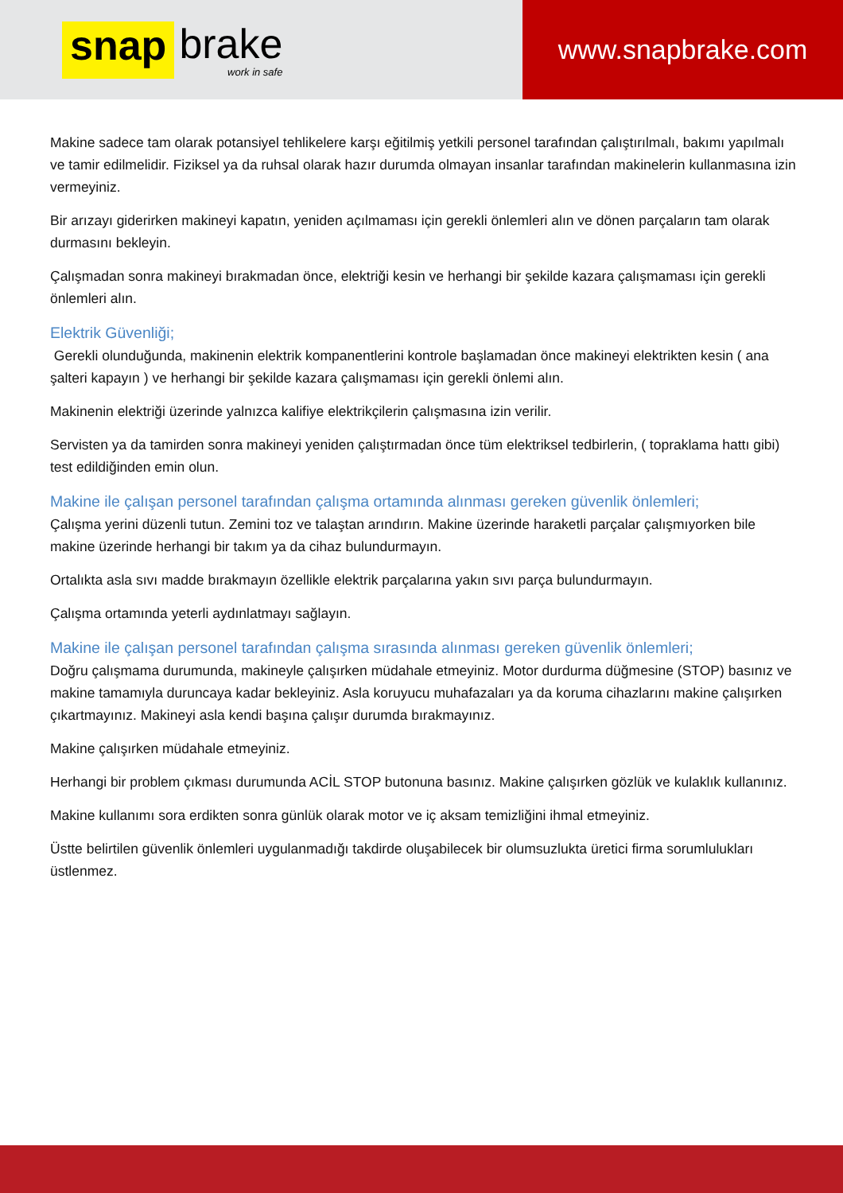snap brake
work in safe
www.snapbrake.com
Makine sadece tam olarak potansiyel tehlikelere karşı eğitilmiş yetkili personel tarafından çalıştırılmalı, bakımı yapılmalı ve tamir edilmelidir. Fiziksel ya da ruhsal olarak hazır durumda olmayan insanlar tarafından makinelerin kullanmasına izin vermeyiniz.
Bir arızayı giderirken makineyi kapatın, yeniden açılmaması için gerekli önlemleri alın ve dönen parçaların tam olarak durmasını bekleyin.
Çalışmadan sonra makineyi bırakmadan önce, elektriği kesin ve herhangi bir şekilde kazara çalışmaması için gerekli önlemleri alın.
Elektrik Güvenliği;
Gerekli olunduğunda, makinenin elektrik kompanentlerini kontrole başlamadan önce makineyi elektrikten kesin ( ana şalteri kapayın ) ve herhangi bir şekilde kazara çalışmaması için gerekli önlemi alın.
Makinenin elektriği üzerinde yalnızca kalifiye elektrikçilerin çalışmasına izin verilir.
Servisten ya da tamirden sonra makineyi yeniden çalıştırmadan önce tüm elektriksel tedbirlerin, ( topraklama hattı gibi) test edildiğinden emin olun.
Makine ile çalışan personel tarafından çalışma ortamında alınması gereken güvenlik önlemleri;
Çalışma yerini düzenli tutun. Zemini toz ve talaştan arındırın. Makine üzerinde haraketli parçalar çalışmıyorken bile makine üzerinde herhangi bir takım ya da cihaz bulundurmayın.
Ortalıkta asla sıvı madde bırakmayın özellikle elektrik parçalarına yakın sıvı parça bulundurmayın.
Çalışma ortamında yeterli aydınlatmayı sağlayın.
Makine ile çalışan personel tarafından çalışma sırasında alınması gereken güvenlik önlemleri;
Doğru çalışmama durumunda, makineyle çalışırken müdahale etmeyiniz. Motor durdurma düğmesine (STOP) basınız ve makine tamamıyla duruncaya kadar bekleyiniz. Asla koruyucu muhafazaları ya da koruma cihazlarını makine çalışırken çıkartmayınız. Makineyi asla kendi başına çalışır durumda bırakmayınız.
Makine çalışırken müdahale etmeyiniz.
Herhangi bir problem çıkması durumunda ACİL STOP butonuna basınız. Makine çalışırken gözlük ve kulaklık kullanınız.
Makine kullanımı sora erdikten sonra günlük olarak motor ve iç aksam temizliğini ihmal etmeyiniz.
Üstte belirtilen güvenlik önlemleri uygulanmadığı takdirde oluşabilecek bir olumsuzlukta üretici firma sorumlulukları üstlenmez.